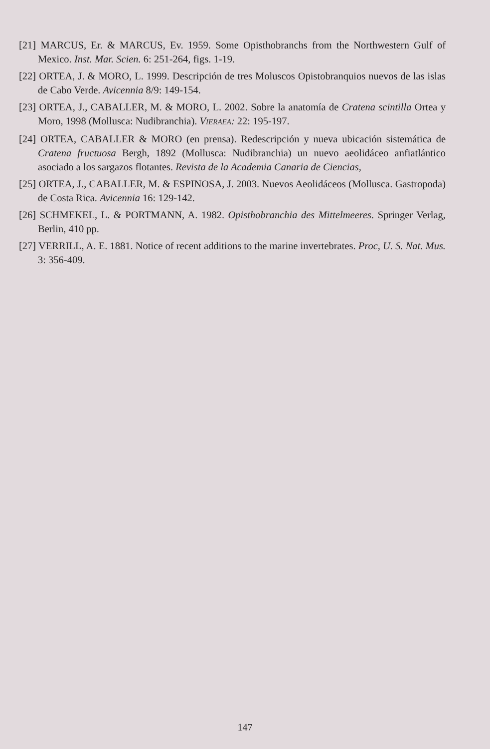[21] MARCUS, Er. & MARCUS, Ev. 1959. Some Opisthobranchs from the Northwestern Gulf of Mexico. Inst. Mar. Scien. 6: 251-264, figs. 1-19.
[22] ORTEA, J. & MORO, L. 1999. Descripción de tres Moluscos Opistobranquios nuevos de las islas de Cabo Verde. Avicennia 8/9: 149-154.
[23] ORTEA, J., CABALLER, M. & MORO, L. 2002. Sobre la anatomía de Cratena scintilla Ortea y Moro, 1998 (Mollusca: Nudibranchia). VIERAEA: 22: 195-197.
[24] ORTEA, CABALLER & MORO (en prensa). Redescripción y nueva ubicación sistemática de Cratena fructuosa Bergh, 1892 (Mollusca: Nudibranchia) un nuevo aeolidáceo anfiatlántico asociado a los sargazos flotantes. Revista de la Academia Canaria de Ciencias,
[25] ORTEA, J., CABALLER, M. & ESPINOSA, J. 2003. Nuevos Aeolidáceos (Mollusca. Gastropoda) de Costa Rica. Avicennia 16: 129-142.
[26] SCHMEKEL, L. & PORTMANN, A. 1982. Opisthobranchia des Mittelmeeres. Springer Verlag, Berlin, 410 pp.
[27] VERRILL, A. E. 1881. Notice of recent additions to the marine invertebrates. Proc, U. S. Nat. Mus. 3: 356-409.
147